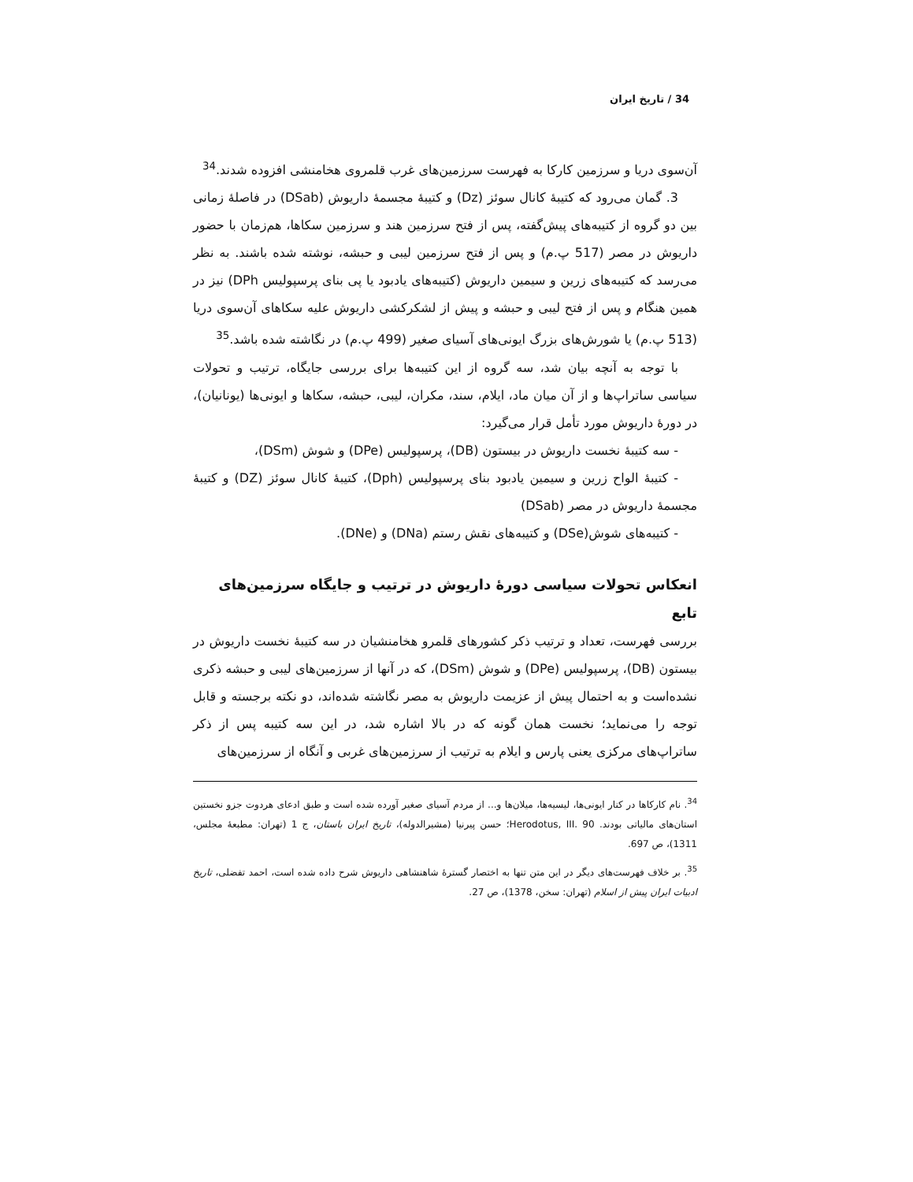34 / تاریخ ایران
آن‌سوی دریا و سرزمین کارکا به فهرست سرزمین‌های غرب قلمروی هخامنشی افزوده شدند.<sup>34</sup>
3. گمان می‌رود که کتیبهٔ کانال سوئز (Dz) و کتیبهٔ مجسمهٔ داریوش (DSab) در فاصلهٔ زمانی بین دو گروه از کتیبه‌های پیش‌گفته، پس از فتح سرزمین هند و سرزمین سکاها، هم‌زمان با حضور داریوش در مصر (517 پ.م) و پس از فتح سرزمین لیبی و حبشه، نوشته شده باشند. به نظر می‌رسد که کتیبه‌های زرین و سیمین داریوش (کتیبه‌های یادبود یا پی بنای پرسپولیس DPh) نیز در همین هنگام و پس از فتح لیبی و حبشه و پیش از لشکرکشی داریوش علیه سکاهای آن‌سوی دریا (513 پ.م) یا شورش‌های بزرگ ایونی‌های آسیای صغیر (499 پ.م) در نگاشته شده باشد.<sup>35</sup>
با توجه به آنچه بیان شد، سه گروه از این کتیبه‌ها برای بررسی جایگاه، ترتیب و تحولات سیاسی ساتراپ‌ها و از آن میان ماد، ایلام، سند، مکران، لیبی، حبشه، سکاها و ایونی‌ها (یونانیان)، در دورهٔ داریوش مورد تأمل قرار می‌گیرد:
- سه کتیبهٔ نخست داریوش در بیستون (DB)، پرسپولیس (DPe) و شوش (DSm)،
- کتیبهٔ الواح زرین و سیمین یادبود بنای پرسپولیس (Dph)، کتیبهٔ کانال سوئز (DZ) و کتیبهٔ مجسمهٔ داریوش در مصر (DSab)
- کتیبه‌های شوش(DSe) و کتیبه‌های نقش رستم (DNa) و (DNe).
انعکاس تحولات سیاسی دورهٔ داریوش در ترتیب و جایگاه سرزمین‌های تابع
بررسی فهرست، تعداد و ترتیب ذکر کشورهای قلمرو هخامنشیان در سه کتیبهٔ نخست داریوش در بیستون (DB)، پرسپولیس (DPe) و شوش (DSm)، که در آنها از سرزمین‌های لیبی و حبشه ذکری نشده‌است و به احتمال پیش از عزیمت داریوش به مصر نگاشته شده‌اند، دو نکته برجسته و قابل توجه را می‌نماید؛ نخست همان گونه که در بالا اشاره شد، در این سه کتیبه پس از ذکر ساتراپ‌های مرکزی یعنی پارس و ایلام به ترتیب از سرزمین‌های غربی و آنگاه از سرزمین‌های
<sup>34</sup>. نام کارکاها در کنار ایونی‌ها، لیسیه‌ها، میلان‌ها و... از مردم آسیای صغیر آورده شده است و طبق ادعای هردوت جزو نخستین استان‌های مالیاتی بودند. Herodotus, III. 90؛ حسن پیرنیا (مشیرالدوله)، تاریخ ایران باستان، ج 1 (تهران: مطبعهٔ مجلس، 1311)، ص 697.
<sup>35</sup>. بر خلاف فهرست‌های دیگر در این متن تنها به اختصار گسترهٔ شاهنشاهی داریوش شرح داده شده است، احمد تفضلی، تاریخ ادبیات ایران پیش از اسلام (تهران: سخن، 1378)، ص 27.